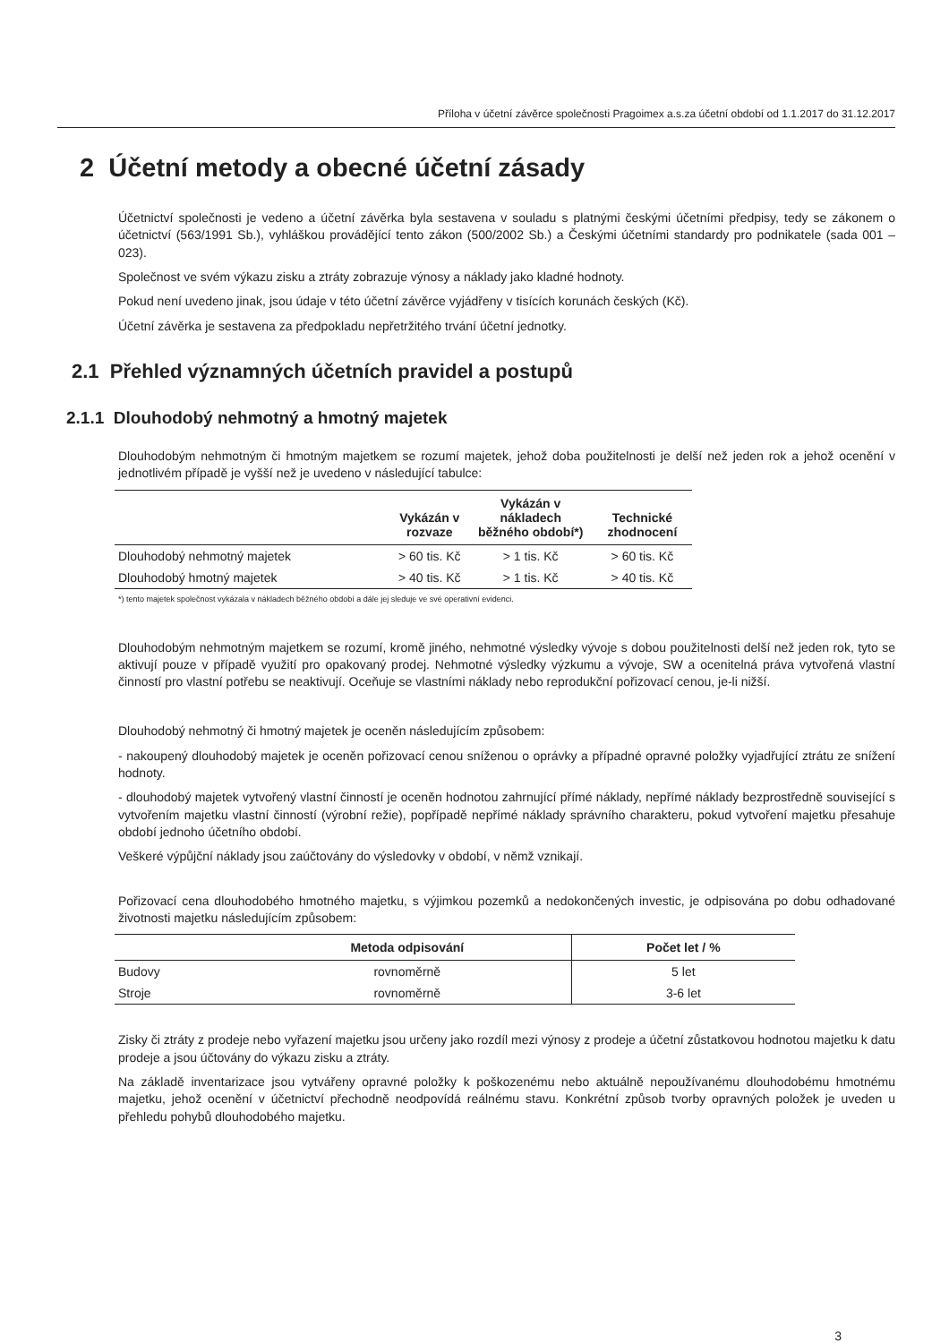Příloha v účetní závěrce společnosti Pragoimex a.s.za účetní období od 1.1.2017 do 31.12.2017
2 Účetní metody a obecné účetní zásady
Účetnictví společnosti je vedeno a účetní závěrka byla sestavena v souladu s platnými českými účetními předpisy, tedy se zákonem o účetnictví (563/1991 Sb.), vyhláškou provádějící tento zákon (500/2002 Sb.) a Českými účetními standardy pro podnikatele (sada 001 – 023).
Společnost ve svém výkazu zisku a ztráty zobrazuje výnosy a náklady jako kladné hodnoty.
Pokud není uvedeno jinak, jsou údaje v této účetní závěrce vyjádřeny v tisících korunách českých (Kč).
Účetní závěrka je sestavena za předpokladu nepřetržitého trvání účetní jednotky.
2.1 Přehled významných účetních pravidel a postupů
2.1.1 Dlouhodobý nehmotný a hmotný majetek
Dlouhodobým nehmotným či hmotným majetkem se rozumí majetek, jehož doba použitelnosti je delší než jeden rok a jehož ocenění v jednotlivém případě je vyšší než je uvedeno v následující tabulce:
| | Vykázán v rozvaze | Vykázán v nákladech běžného období*) | Technické zhodnocení |
| --- | --- | --- | --- |
| Dlouhodobý nehmotný majetek | > 60 tis. Kč | > 1 tis. Kč | > 60 tis. Kč |
| Dlouhodobý hmotný majetek | > 40 tis. Kč | > 1 tis. Kč | > 40 tis. Kč |
*) tento majetek společnost vykázala v nákladech běžného období a dále jej sleduje ve své operativní evidenci.
Dlouhodobým nehmotným majetkem se rozumí, kromě jiného, nehmotné výsledky vývoje s dobou použitelnosti delší než jeden rok, tyto se aktivují pouze v případě využití pro opakovaný prodej. Nehmotné výsledky výzkumu a vývoje, SW a ocenitelná práva vytvořená vlastní činností pro vlastní potřebu se neaktivují. Oceňuje se vlastními náklady nebo reprodukční pořizovací cenou, je-li nižší.
Dlouhodobý nehmotný či hmotný majetek je oceněn následujícím způsobem:
- nakoupený dlouhodobý majetek je oceněn pořizovací cenou sníženou o oprávky a případné opravné položky vyjadřující ztrátu ze snížení hodnoty.
- dlouhodobý majetek vytvořený vlastní činností je oceněn hodnotou zahrnující přímé náklady, nepřímé náklady bezprostředně související s vytvořením majetku vlastní činností (výrobní režie), popřípadě nepřímé náklady správního charakteru, pokud vytvoření majetku přesahuje období jednoho účetního období.
Veškeré výpůjční náklady jsou zaúčtovány do výsledovky v období, v němž vznikají.
Pořizovací cena dlouhodobého hmotného majetku, s výjimkou pozemků a nedokončených investic, je odpisována po dobu odhadované životnosti majetku následujícím způsobem:
| | Metoda odpisování | Počet let / % |
| --- | --- | --- |
| Budovy | rovnoměrně | 5 let |
| Stroje | rovnoměrně | 3-6 let |
Zisky či ztráty z prodeje nebo vyřazení majetku jsou určeny jako rozdíl mezi výnosy z prodeje a účetní zůstatkovou hodnotou majetku k datu prodeje a jsou účtovány do výkazu zisku a ztráty.
Na základě inventarizace jsou vytvářeny opravné položky k poškozenému nebo aktuálně nepoužívanému dlouhodobému hmotnému majetku, jehož ocenění v účetnictví přechodně neodpovídá reálnému stavu. Konkrétní způsob tvorby opravných položek je uveden u přehledu pohybů dlouhodobého majetku.
3